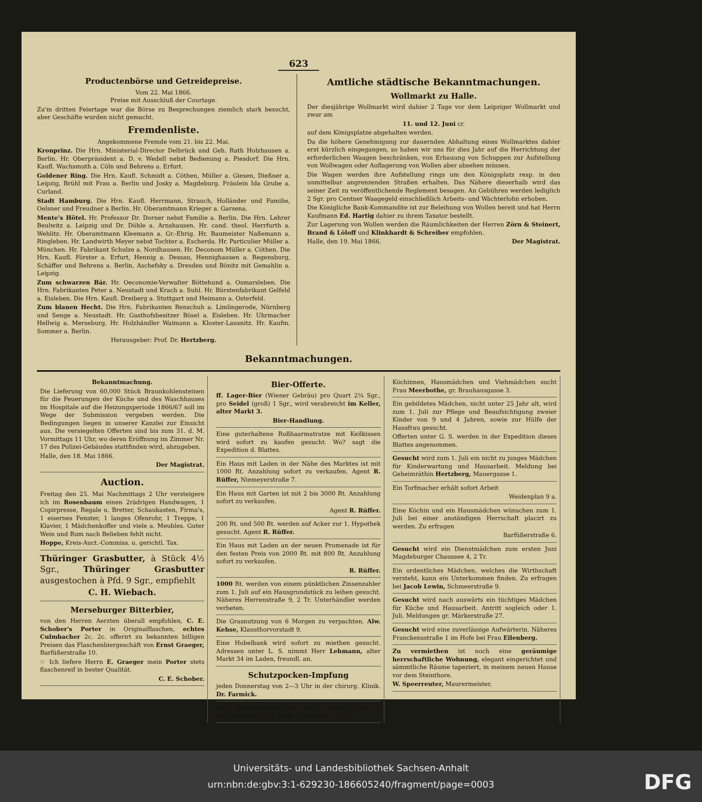623
Productenbörse und Getreidepreise.
Vom 22. Mai 1866.
Preise mit Ausschluß der Courtage.
Zu'm dritten Feiertage war die Börse zu Besprechungen ziemlich stark besucht, aber Geschäfte wurden nicht gemacht.
Fremdenliste.
Angekommene Fremde vom 21. bis 22. Mai.
Kronprinz. Die Hrn. Ministerial-Director Delbrück und Geh. Rath Holzhausen a. Berlin. Hr. Oberpräsident a. D. v. Wedell nebst Bedienung a. Piesdorf. Die Hrn. Kaufl. Wachsmuth a. Cöln und Behrens a. Erfurt.
Goldener Ring. Die Hrn. Kaufl. Schmidt a. Cöthen, Müller a. Giesen, Dießner a. Leipzig, Brühl mit Frau a. Berlin und Josky a. Magdeburg. Fräulein Ida Grube a. Curland.
Stadt Hamburg. Die Hrn. Kaufl. Herrmann, Strauch, Holländer und Familie, Oelsner und Freudner a Berlin. Hr. Oberamtmann Krieger a. Garsena.
Mente's Hôtel. Hr. Professor Dr. Dorner nebst Familie a. Berlin. Die Hrn. Lehrer Beulwitz a. Leipzig und Dr. Döhle a. Arnshausen. Hr. cand. theol. Herrfurth a. Wehlitz. Hr. Oberamtmann Kleemann a. Gr.-Ehrig. Hr. Baumeister Naßemann a. Ringleben. Hr. Landwirth Meyer nebst Tochter a. Escherda. Hr. Particulier Müller a. München. Hr. Fabrikant Schulze a. Nordhausen. Hr. Deconom Müller a. Cöthen. Die Hrn. Kaufl. Förster a. Erfurt, Hennig a. Dessau, Hennighausen a. Regensburg, Schäffer und Behrens a. Berlin, Aschefsky a. Dresden und Bönitz mit Gemahlin a. Leipzig.
Zum schwarzen Bär. Hr. Oeconomie-Verwalter Böttehund a. Osmarsleben. Die Hrn. Fabrikanten Peter a. Neustadt und Krach a. Suhl. Hr. Bürstenfabrikant Gelfeld a. Eisleben. Die Hrn. Kaufl. Dreiberg a. Stuttgart und Heimann a. Osterfeld.
Zum blauen Hecht. Die Hrn. Fabrikanten Renschuh a. Limlingerode, Nürnberg und Senge a. Neustadt. Hr. Gasthofsbesitzer Bösel a. Eisleben. Hr. Uhrmacher Hellwig a. Merseburg. Hr. Holzhändler Waimann a. Kloster-Lausnitz. Hr. Kaufm. Sommer a. Berlin.
Herausgeber: Prof. Dr. Hertzberg.
Amtliche städtische Bekanntmachungen.
Wollmarkt zu Halle.
Der diesjährige Wollmarkt wird dahier 2 Tage vor dem Leipziger Wollmarkt und zwar am
11. und 12. Juni cr.
auf dem Königsplatze abgehalten werden.
Da die höhere Genehmigung zur dauernden Abhaltung eines Wollmarktes dahier erst kürzlich eingegangen, so haben wir uns für dies Jahr auf die Herrichtung der erforderlichen Waagen beschränken, von Erbauung von Schuppen zur Aufstellung von Wollwagen oder Auflagerung von Wollen aber absehen müssen.
Die Wagen werden ihre Aufstellung rings um den Königsplatz resp. in den unmittelbar angrenzenden Straßen erhalten. Das Nähere dieserhalb wird das seiner Zeit zu veröffentlichende Reglement besagen. An Gebühren werden lediglich 2 Sgr. pro Centner Waagegeld einschließlich Arbeits- und Wächterlohn erhoben.
Die Königliche Bank-Kommandite ist zur Beleihung von Wollen bereit und hat Herrn Kaufmann Ed. Hartig dahier zu ihrem Taxator bestellt.
Zur Lagerung von Wollen werden die Räumlichkeiten der Herren Zörn & Steinert, Brand & Löloff und Klinkhardt & Schreiber empfohlen.
Halle, den 19. Mai 1866. Der Magistrat.
Bekanntmachungen.
Bekanntmachung.
Die Lieferung von 60,000 Stück Braunkohlensteinen für die Feuerungen der Küche und des Waschhauses im Hospitale auf die Heizungsperiode 1866/67 soll im Wege der Submission vergeben werden. Die Bedingungen liegen in unserer Kanzlei zur Einsicht aus. Die versiegelten Offerten sind bis zum 31. d. M. Vormittags 11 Uhr, wo deren Eröffnung im Zimmer Nr. 17 des Polizei-Gebäudes stattfinden wird, abzugeben.
Halle, den 18. Mai 1866.
Der Magistrat.
Auction.
Freitag den 25. Mai Nachmittags 2 Uhr versteigere ich im Rosenbaum einen 2rädrigen Handwagen, 1 Copirpresse, Regale u. Bretter, Schaukasten, Firma's, 1 eisernes Fenster, 1 langes Ofenrohr, 1 Treppe, 1 Klavier, 1 Mädchenkoffer und viele a. Meubles. Guter Wein und Rum nach Belieben fehlt nicht.
Hoppe, Kreis-Auct.-Commiss. u. gerichtl. Tax.
Thüringer Grasbutter, à Stück 4½ Sgr., Thüringer Grasbutter ausgestochen à Pfd. 9 Sgr., empfiehlt
C. H. Wiebach.
Merseburger Bitterbier,
von den Herren Aerzten überall empfohlen, C. E. Schober's Porter in Originalflaschen, echtes Culmbacher 2c. 2c. offerirt zu bekannten billigen Preisen das Flaschenbiergeschäft von Ernst Graeger, Barfüßerstraße 10.
☞ Ich liefere Herrn E. Graeger mein Porter stets flaschenreif in bester Qualität.
C. E. Schober.
Bier-Offerte.
ff. Lager-Bier (Wiener Gebräu) pro Quart 2¼ Sgr., pro Seidel (groß) 1 Sgr., wird verabreicht im Keller, alter Markt 3.
Bier-Handlung.
Eine guterhaltene Roßhaarmatratze mit Keilkissen wird sofort zu kaufen gesucht. Wo? sagt die Expedition d. Blattes.
Ein Haus mit Laden in der Nähe des Marktes ist mit 1000 Rt. Anzahlung sofort zu verkaufen. Agent R. Rüffer, Niemeyerstraße 7.
Ein Haus mit Garten ist mit 2 bis 3000 Rt. Anzahlung sofort zu verkaufen.
Agent R. Rüffer.
200 Rt. und 500 Rt. werden auf Acker zur 1. Hypothek gesucht. Agent R. Rüffer.
Ein Haus mit Laden an der neuen Promenade ist für den festen Preis von 2000 Rt. mit 800 Rt. Anzahlung sofort zu verkaufen.
R. Rüffer.
1000 Rt. werden von einem pünktlichen Zinsenzahler zum 1. Juli auf ein Hausgrundstück zu leihen gesucht. Näheres Herrenstraße 9, 2 Tr. Unterhändler werden verbeten.
Die Grasnutzung von 6 Morgen zu verpachten. Alw. Kehse, Klausthorvorstadt 9.
Eine Hobelbank wird sofort zu miethen gesucht. Adressen unter L. S. nimmt Herr Lehmann, alter Markt 34 im Laden, freundl. an.
Schutzpocken-Impfung
jeden Donnerstag von 2—3 Uhr in der chirurg. Klinik. Dr. Farmick.
Eine alleinstehende Frau sucht Beschäftigung in Stückwäsche 2c. Fr. Rode, Zapfenstr. 17, 1 Tr.
Köchinnen, Hausmädchen und Viehmädchen sucht Frau Meerbothe, gr. Brauhausgasse 3.
Ein gebildetes Mädchen, nicht unter 25 Jahr alt, wird zum 1. Juli zur Pflege und Beaufsichtigung zweier Kinder von 9 und 4 Jahren, sowie zur Hülfe der Hausfrau gesucht.
Offerten unter G. S. werden in der Expedition dieses Blattes angenommen.
Gesucht wird zum 1. Juli ein nicht zu junges Mädchen für Kinderwartung und Hausarbeit. Meldung bei Geheimräthin Hertzberg, Mauergasse 1.
Ein Torfmacher erhält sofort Arbeit
Weidenplan 9 a.
Eine Köchin und ein Hausmädchen wünschen zum 1. Juli bei einer anständigen Herrschaft placirt zu werden. Zu erfragen
Barfüßerstraße 6.
Gesucht wird ein Dienstmädchen zum ersten Juni Magdeburger Chaussee 4, 2 Tr.
Ein ordentliches Mädchen, welches die Wirthschaft versteht, kann ein Unterkommen finden. Zu erfragen bei Jacob Lewin, Schmeerstraße 9.
Gesucht wird nach auswärts ein tüchtiges Mädchen für Küche und Hausarbeit. Antritt sogleich oder 1. Juli. Meldungen gr. Märkerstraße 27.
Gesucht wird eine zuverlässige Aufwärterin. Näheres Franckensstraße 1 im Hofe bei Frau Eilenberg.
Zu vermiethen ist noch eine geräumige herrschaftliche Wohnung, elegant eingerichtet und sämmtliche Räume tapeziert, in meinem neuen Hause vor dem Steinthore.
W. Speerreuter, Maurermeister.
Universitäts- und Landesbibliothek Sachsen-Anhalt
urn:nbn:de:gbv:3:1-629230-186605240/fragment/page=0003
DFG